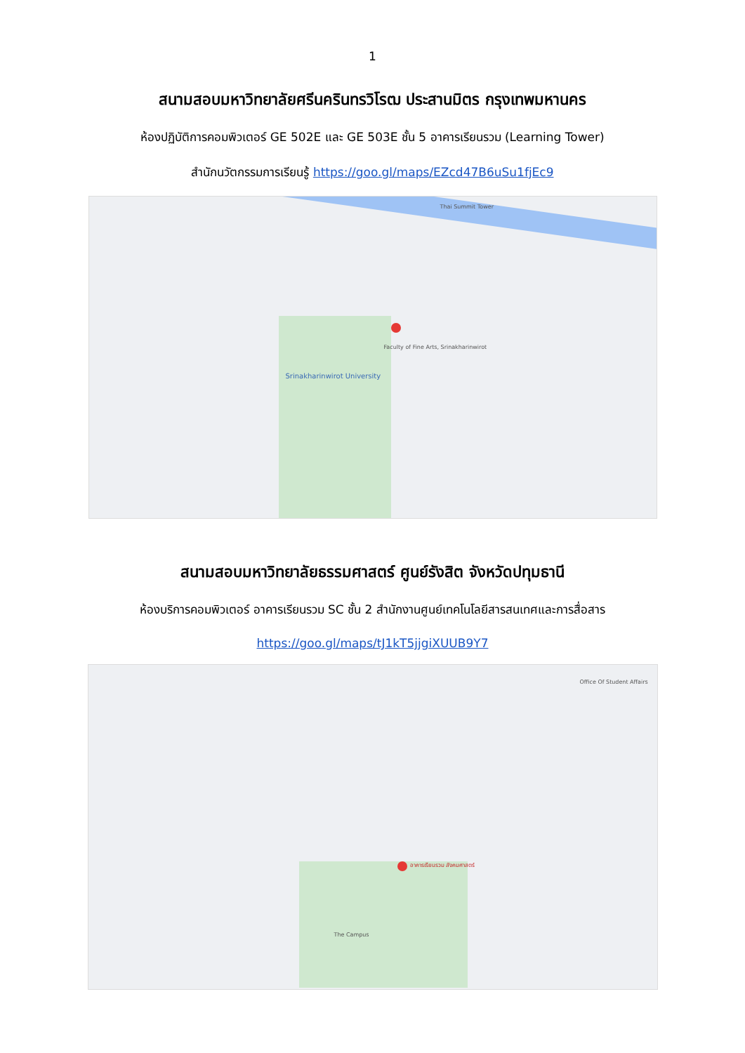1
สนามสอบมหาวิทยาลัยศรีนครินทรวิโรฒ ประสานมิตร กรุงเทพมหานคร
ห้องปฏิบัติการคอมพิวเตอร์ GE 502E และ GE 503E ชั้น 5 อาคารเรียนรวม (Learning Tower)
สำนักนวัตกรรมการเรียนรู้ https://goo.gl/maps/EZcd47B6uSu1fjEc9
Srinakharinwirot University
Faculty of Fine Arts, Srinakharinwirot
Thai Summit Tower
สนามสอบมหาวิทยาลัยธรรมศาสตร์ ศูนย์รังสิต จังหวัดปทุมธานี
ห้องบริการคอมพิวเตอร์ อาคารเรียนรวม SC ชั้น 2 สำนักงานศูนย์เทคโนโลยีสารสนเทศและการสื่อสาร
https://goo.gl/maps/tJ1kT5jjgiXUUB9Y7
อาคารเรียนรวม สังคมศาสตร์
The Campus
Office Of Student Affairs